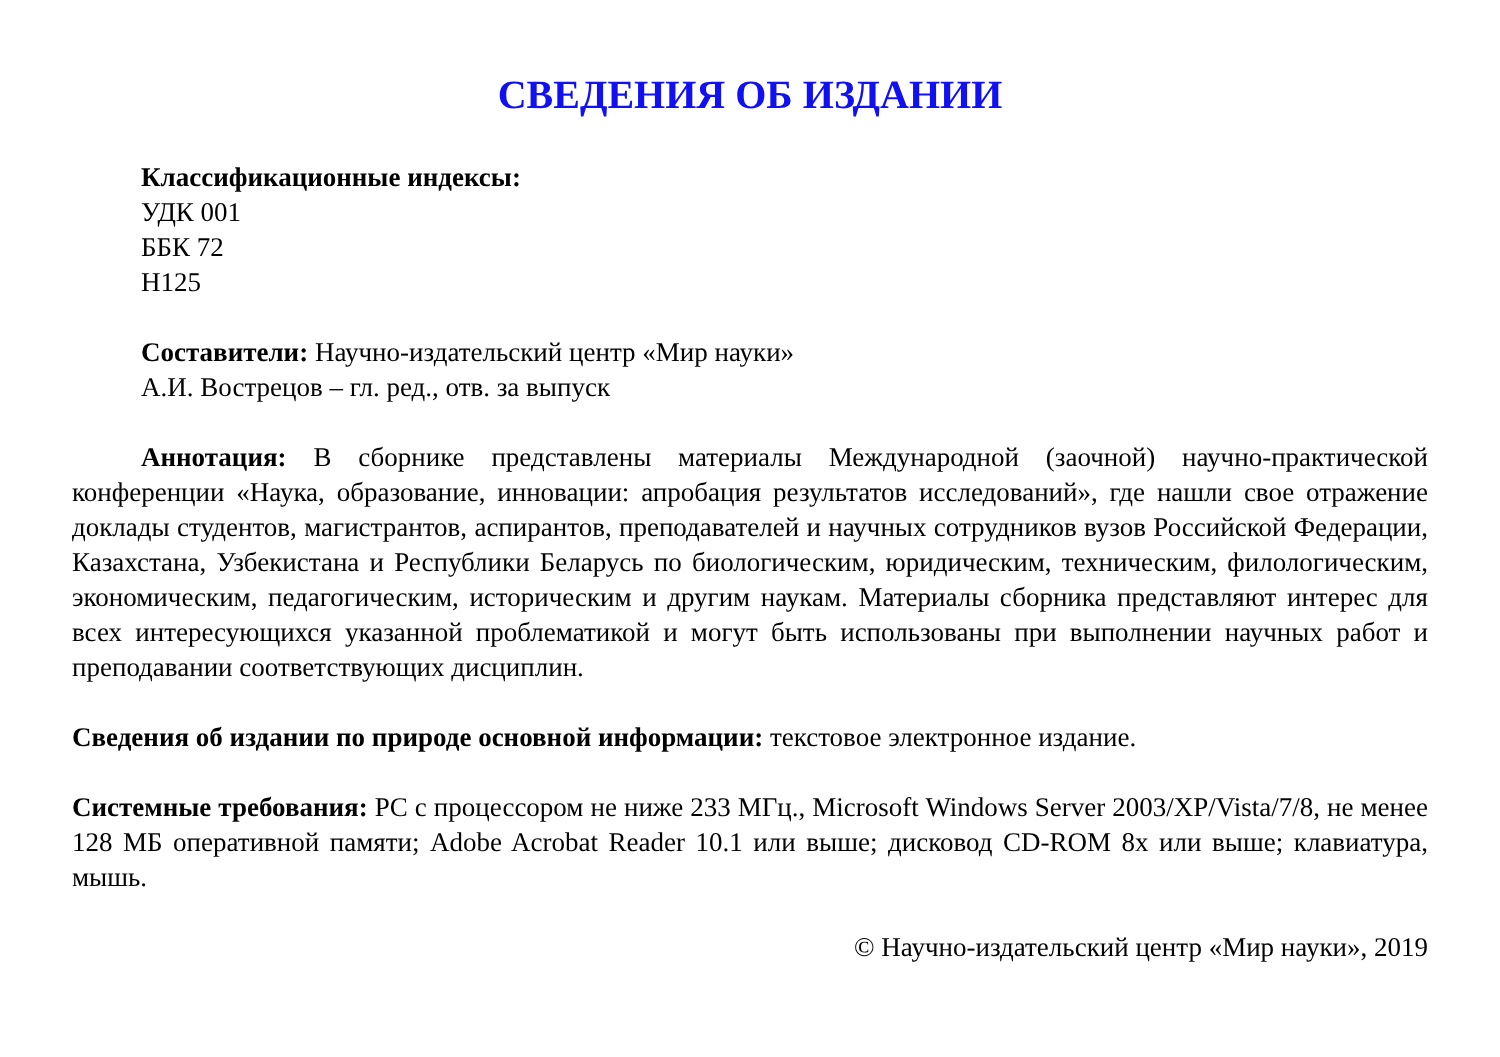СВЕДЕНИЯ ОБ ИЗДАНИИ
Классификационные индексы:
УДК 001
ББК 72
Н125
Составители: Научно-издательский центр «Мир науки»
А.И. Вострецов – гл. ред., отв. за выпуск
Аннотация: В сборнике представлены материалы Международной (заочной) научно-практической конференции «Наука, образование, инновации: апробация результатов исследований», где нашли свое отражение доклады студентов, магистрантов, аспирантов, преподавателей и научных сотрудников вузов Российской Федерации, Казахстана, Узбекистана и Республики Беларусь по биологическим, юридическим, техническим, филологическим, экономическим, педагогическим, историческим и другим наукам. Материалы сборника представляют интерес для всех интересующихся указанной проблематикой и могут быть использованы при выполнении научных работ и преподавании соответствующих дисциплин.
Сведения об издании по природе основной информации: текстовое электронное издание.
Системные требования: PC с процессором не ниже 233 МГц., Microsoft Windows Server 2003/XP/Vista/7/8, не менее 128 МБ оперативной памяти; Adobe Acrobat Reader 10.1 или выше; дисковод CD-ROM 8x или выше; клавиатура, мышь.
© Научно-издательский центр «Мир науки», 2019